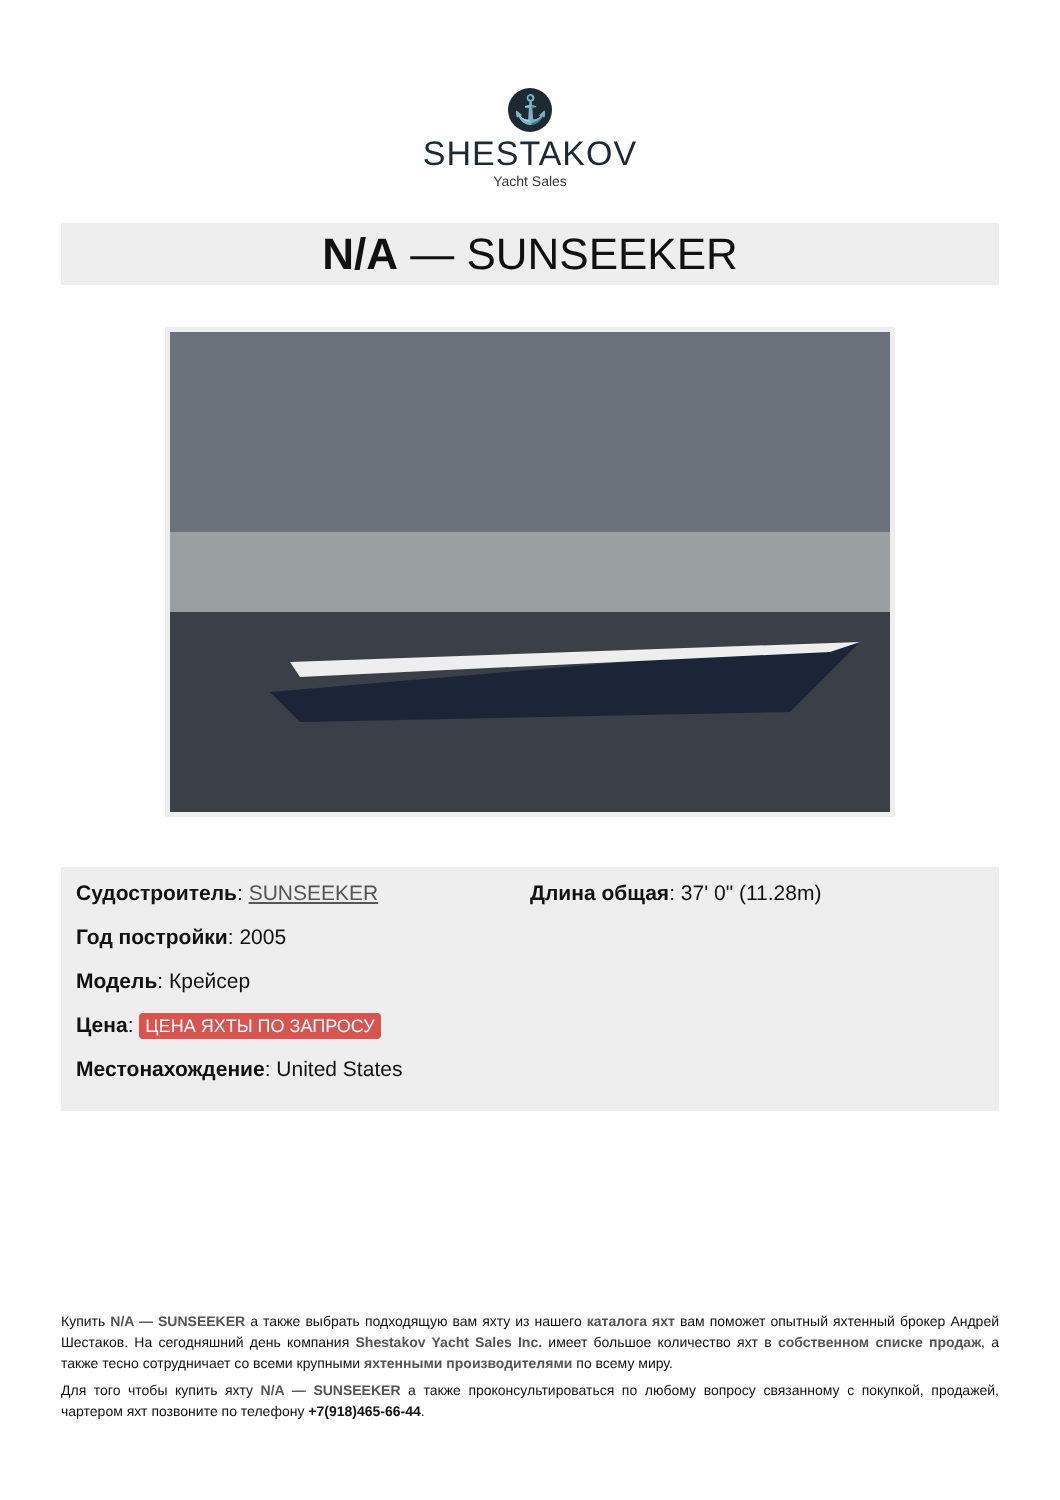⚓
SHESTAKOV
Yacht Sales
N/A — SUNSEEKER
Судостроитель: SUNSEEKER
Год постройки: 2005
Модель: Крейсер
Цена: ЦЕНА ЯХТЫ ПО ЗАПРОСУ
Местонахождение: United States
Длина общая: 37' 0" (11.28m)
Купить N/A — SUNSEEKER а также выбрать подходящую вам яхту из нашего каталога яхт вам поможет опытный яхтенный брокер Андрей Шестаков. На сегодняшний день компания Shestakov Yacht Sales Inc. имеет большое количество яхт в собственном списке продаж, а также тесно сотрудничает со всеми крупными яхтенными производителями по всему миру.
Для того чтобы купить яхту N/A — SUNSEEKER а также проконсультироваться по любому вопросу связанному с покупкой, продажей, чартером яхт позвоните по телефону +7(918)465-66-44.